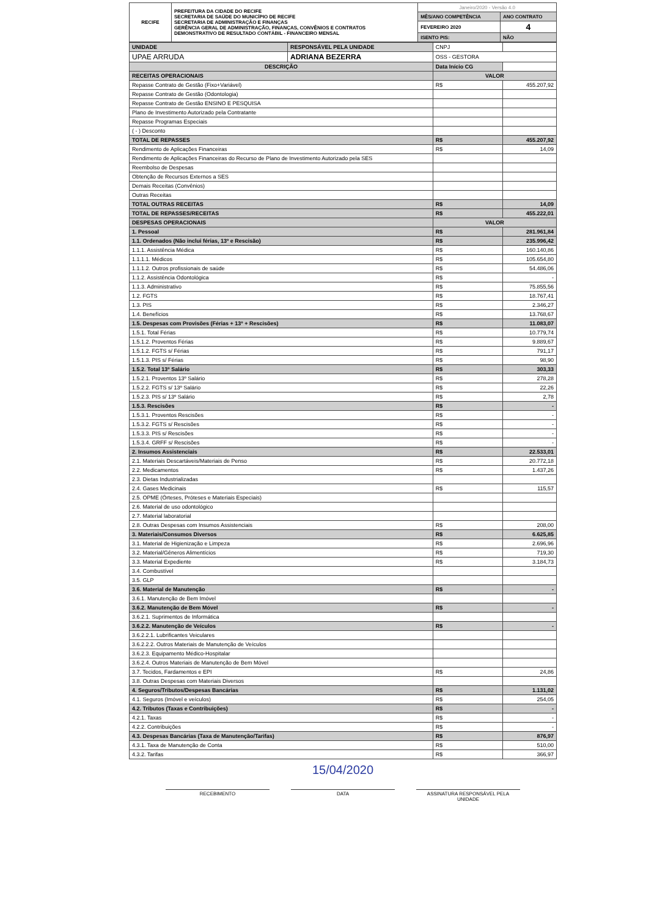| RECIFE | PREFEITURA DA CIDADE DO RECIFE SECRETARIA DE SAÚDE DO MUNICÍPIO DE RECIFE SECRETARIA DE ADMINISTRAÇÃO E FINANÇAS GERÊNCIA GERAL DE ADMINISTRAÇÃO, FINANÇAS, CONVÊNIOS E CONTRATOS DEMONSTRATIVO DE RESULTADO CONTÁBIL - FINANCEIRO MENSAL | Janeiro/2020 - Versão 4.0 | |
| | | MÊS/ANO COMPETÊNCIA | ANO CONTRATO |
| | | FEVEREIRO 2020 | 4 |
| | | ISENTO PIS: | NÃO |
| UNIDADE | RESPONSÁVEL PELA UNIDADE | CNPJ | |
| UPAE ARRUDA | ADRIANA BEZERRA | OSS - GESTORA | |
| DESCRIÇÃO | | Data Início CG | |
| RECEITAS OPERACIONAIS | | VALOR | |
| Repasse Contrato de Gestão (Fixo+Variável) | | R$ | 455.207,92 |
| Repasse Contrato de Gestão (Odontologia) | | | |
| Repasse Contrato de Gestão ENSINO E PESQUISA | | | |
| Plano de Investimento Autorizado pela Contratante | | | |
| Repasse Programas Especiais | | | |
| ( - ) Desconto | | | |
| TOTAL DE REPASSES | | R$ | 455.207,92 |
| Rendimento de Aplicações Financeiras | | R$ | 14,09 |
| Rendimento de Aplicações Financeiras do Recurso de Plano de Investimento Autorizado pela SES | | | |
| Reembolso de Despesas | | | |
| Obtenção de Recursos Externos a SES | | | |
| Demais Receitas (Convênios) | | | |
| Outras Receitas | | | |
| TOTAL OUTRAS RECEITAS | | R$ | 14,09 |
| TOTAL DE REPASSES/RECEITAS | | R$ | 455.222,01 |
| DESPESAS OPERACIONAIS | | VALOR | |
| 1. Pessoal | | R$ | 281.961,84 |
| 1.1. Ordenados (Não inclui férias, 13º e Rescisão) | | R$ | 235.996,42 |
| 1.1.1. Assistência Médica | | R$ | 160.140,86 |
| 1.1.1.1. Médicos | | R$ | 105.654,80 |
| 1.1.1.2. Outros profissionais de saúde | | R$ | 54.486,06 |
| 1.1.2. Assistência Odontológica | | R$ | - |
| 1.1.3. Administrativo | | R$ | 75.855,56 |
| 1.2. FGTS | | R$ | 18.767,41 |
| 1.3. PIS | | R$ | 2.346,27 |
| 1.4. Benefícios | | R$ | 13.768,67 |
| 1.5. Despesas com Provisões (Férias + 13º + Rescisões) | | R$ | 11.083,07 |
| 1.5.1. Total Férias | | R$ | 10.779,74 |
| 1.5.1.2. Proventos Férias | | R$ | 9.889,67 |
| 1.5.1.2. FGTS s/ Férias | | R$ | 791,17 |
| 1.5.1.3. PIS s/ Férias | | R$ | 98,90 |
| 1.5.2. Total 13º Salário | | R$ | 303,33 |
| 1.5.2.1. Proventos 13º Salário | | R$ | 278,28 |
| 1.5.2.2. FGTS s/ 13º Salário | | R$ | 22,26 |
| 1.5.2.3. PIS s/ 13º Salário | | R$ | 2,78 |
| 1.5.3. Rescisões | | R$ | - |
| 1.5.3.1. Proventos Rescisões | | R$ | - |
| 1.5.3.2. FGTS s/ Rescisões | | R$ | - |
| 1.5.3.3. PIS s/ Rescisões | | R$ | - |
| 1.5.3.4. GRFF s/ Rescisões | | R$ | - |
| 2. Insumos Assistenciais | | R$ | 22.533,01 |
| 2.1. Materiais Descartáveis/Materiais de Penso | | R$ | 20.772,18 |
| 2.2. Medicamentos | | R$ | 1.437,26 |
| 2.3. Dietas Industrializadas | | | |
| 2.4. Gases Medicinais | | R$ | 115,57 |
| 2.5. OPME (Órteses, Próteses e Materiais Especiais) | | | |
| 2.6. Material de uso odontológico | | | |
| 2.7. Material laboratorial | | | |
| 2.8. Outras Despesas com Insumos Assistenciais | | R$ | 208,00 |
| 3. Materiais/Consumos Diversos | | R$ | 6.625,85 |
| 3.1. Material de Higienização e Limpeza | | R$ | 2.696,96 |
| 3.2. Material/Gêneros Alimentícios | | R$ | 719,30 |
| 3.3. Material Expediente | | R$ | 3.184,73 |
| 3.4. Combustível | | | |
| 3.5. GLP | | | |
| 3.6. Material de Manutenção | | R$ | - |
| 3.6.1. Manutenção de Bem Imóvel | | | |
| 3.6.2. Manutenção de Bem Móvel | | R$ | - |
| 3.6.2.1. Suprimentos de Informática | | | |
| 3.6.2.2. Manutenção de Veículos | | R$ | - |
| 3.6.2.2.1. Lubrificantes Veiculares | | | |
| 3.6.2.2.2. Outros Materiais de Manutenção de Veículos | | | |
| 3.6.2.3. Equipamento Médico-Hospitalar | | | |
| 3.6.2.4. Outros Materiais de Manutenção de Bem Móvel | | | |
| 3.7. Tecidos, Fardamentos e EPI | | R$ | 24,86 |
| 3.8. Outras Despesas com Materiais Diversos | | | |
| 4. Seguros/Tributos/Despesas Bancárias | | R$ | 1.131,02 |
| 4.1. Seguros (Imóvel e veículos) | | R$ | 254,05 |
| 4.2. Tributos (Taxas e Contribuições) | | R$ | - |
| 4.2.1. Taxas | | R$ | - |
| 4.2.2. Contribuições | | R$ | - |
| 4.3. Despesas Bancárias (Taxa de Manutenção/Tarifas) | | R$ | 876,97 |
| 4.3.1. Taxa de Manutenção de Conta | | R$ | 510,00 |
| 4.3.2. Tarifas | | R$ | 366,97 |
15/04/2020
RECEBIMENTO DATA ASSINATURA RESPONSÁVEL PELA UNIDADE